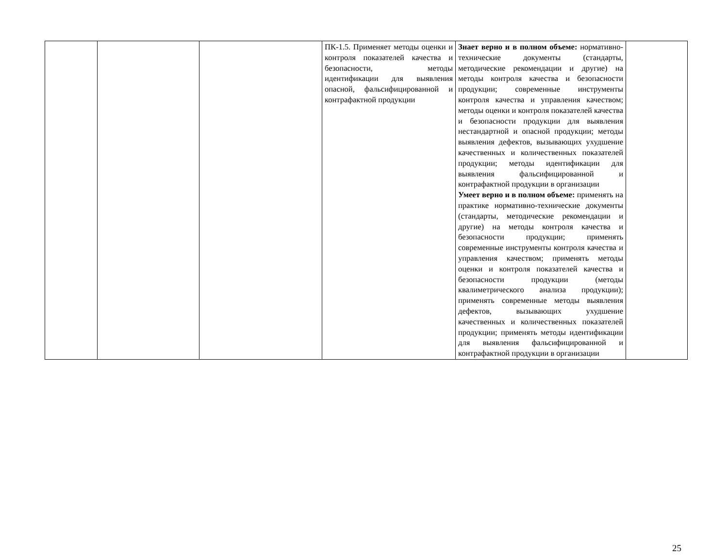| | | | ПК-1.5. Применяет методы оценки и контроля показателей качества и безопасности, методы идентификации для выявления опасной, фальсифицированной и контрафактной продукции | Знает верно и в полном объеме: нормативно-технические документы (стандарты, методические рекомендации и другие) на методы контроля качества и безопасности продукции; современные инструменты контроля качества и управления качеством; методы оценки и контроля показателей качества и безопасности продукции для выявления нестандартной и опасной продукции; методы выявления дефектов, вызывающих ухудшение качественных и количественных показателей продукции; методы идентификации для выявления фальсифицированной и контрафактной продукции в организации Умеет верно и в полном объеме: применять на практике нормативно-технические документы (стандарты, методические рекомендации и другие) на методы контроля качества и безопасности продукции; применять современные инструменты контроля качества и управления качеством; применять методы оценки и контроля показателей качества и безопасности продукции (методы квалиметрического анализа продукции); применять современные методы выявления дефектов, вызывающих ухудшение качественных и количественных показателей продукции; применять методы идентификации для выявления фальсифицированной и контрафактной продукции в организации | |
25